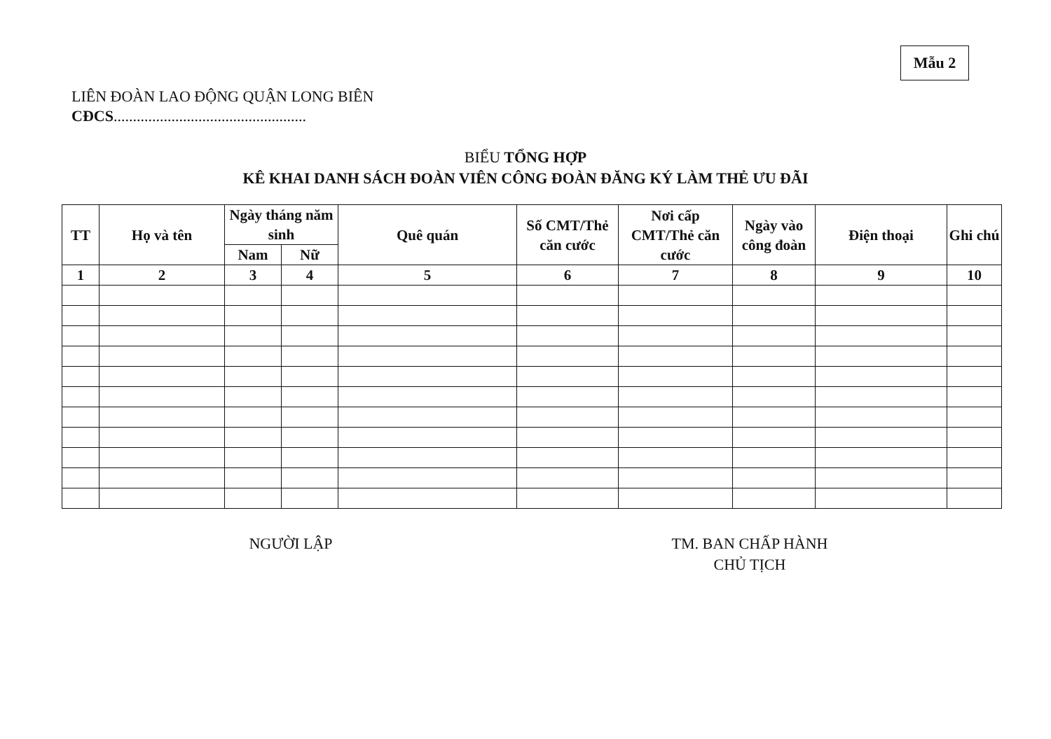Mẫu 2
LIÊN ĐOÀN LAO ĐỘNG QUẬN LONG BIÊN
CĐCS..................................................
BIỂU TỔNG HỢP
KÊ KHAI DANH SÁCH ĐOÀN VIÊN CÔNG ĐOÀN ĐĂNG KÝ LÀM THẺ ƯU ĐÃI
| TT | Họ và tên | Ngày tháng năm sinh | | Quê quán | Số CMT/Thẻ căn cước | Nơi cấp CMT/Thẻ căn cước | Ngày vào công đoàn | Điện thoại | Ghi chú |
| --- | --- | --- | --- | --- | --- | --- | --- | --- | --- |
| | | Nam | Nữ | | | | | | |
| 1 | 2 | 3 | 4 | 5 | 6 | 7 | 8 | 9 | 10 |
NGƯỜI LẬP
TM. BAN CHẤP HÀNH
CHỦ TỊCH